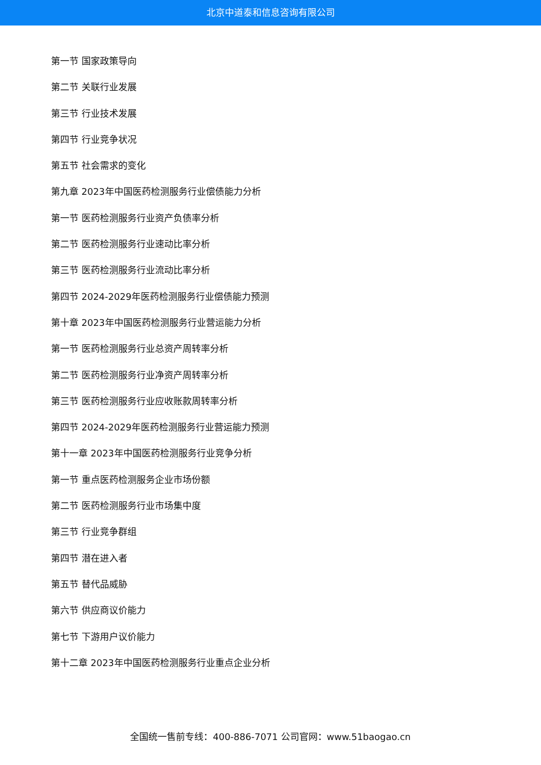北京中道泰和信息咨询有限公司
第一节 国家政策导向
第二节 关联行业发展
第三节 行业技术发展
第四节 行业竞争状况
第五节 社会需求的变化
第九章 2023年中国医药检测服务行业偿债能力分析
第一节 医药检测服务行业资产负债率分析
第二节 医药检测服务行业速动比率分析
第三节 医药检测服务行业流动比率分析
第四节 2024-2029年医药检测服务行业偿债能力预测
第十章 2023年中国医药检测服务行业营运能力分析
第一节 医药检测服务行业总资产周转率分析
第二节 医药检测服务行业净资产周转率分析
第三节 医药检测服务行业应收账款周转率分析
第四节 2024-2029年医药检测服务行业营运能力预测
第十一章 2023年中国医药检测服务行业竞争分析
第一节 重点医药检测服务企业市场份额
第二节 医药检测服务行业市场集中度
第三节 行业竞争群组
第四节 潜在进入者
第五节 替代品威胁
第六节 供应商议价能力
第七节 下游用户议价能力
第十二章 2023年中国医药检测服务行业重点企业分析
全国统一售前专线：400-886-7071 公司官网：www.51baogao.cn